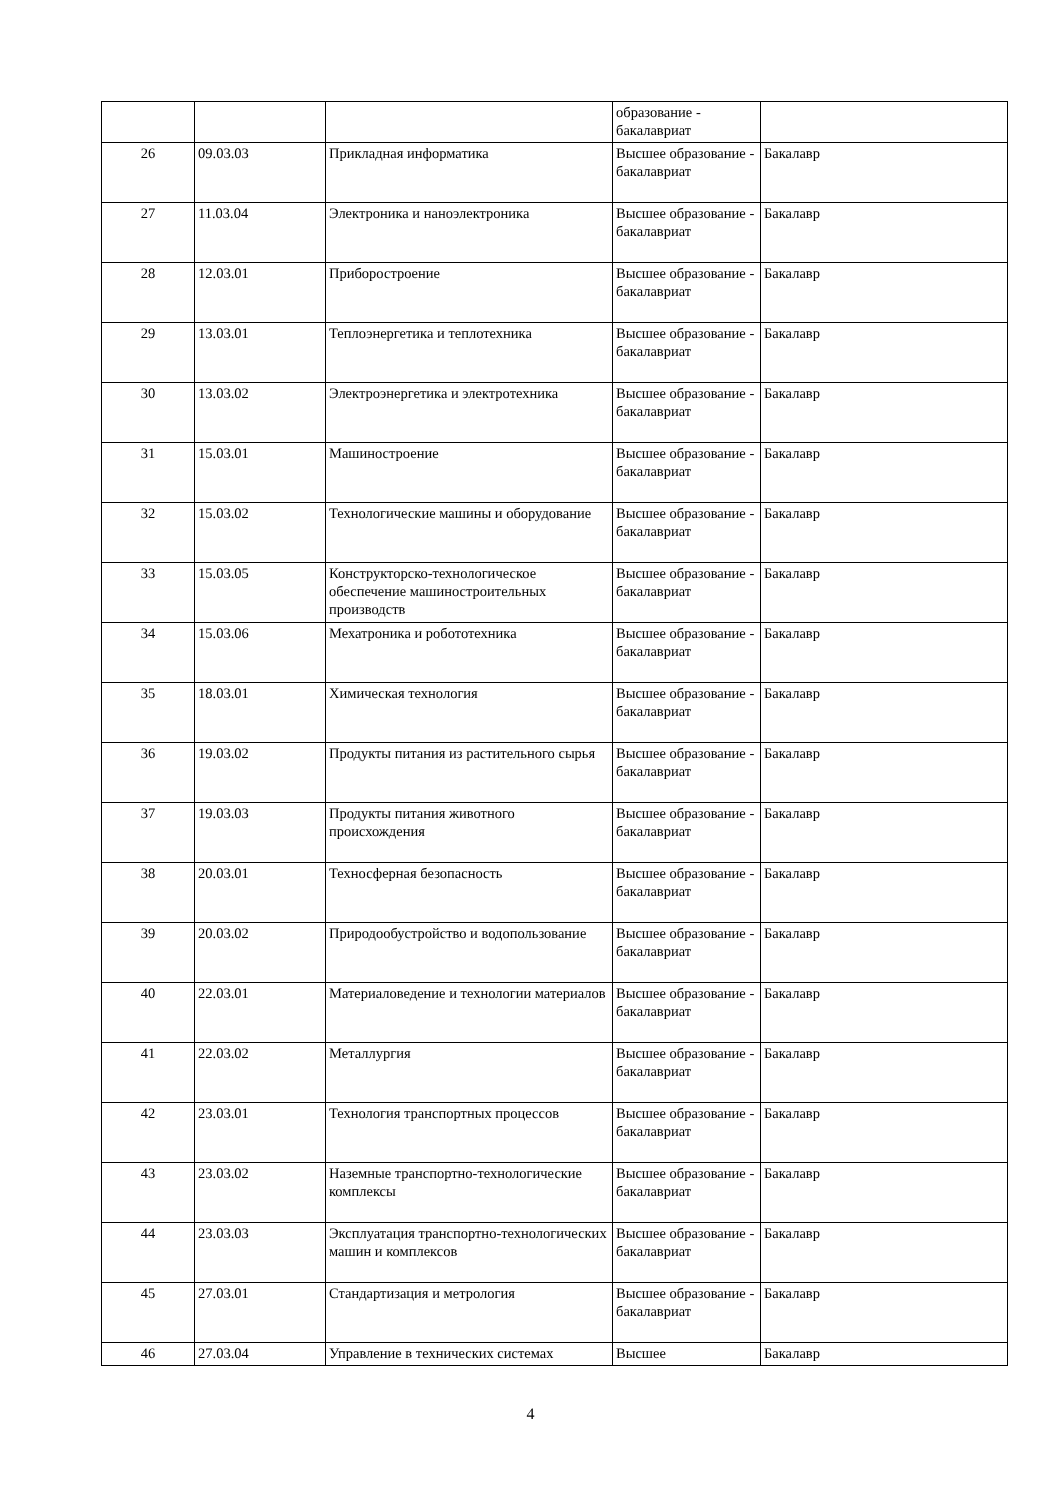| | | | образование - бакалавриат | |
| 26 | 09.03.03 | Прикладная информатика | Высшее образование - бакалавриат | Бакалавр |
| 27 | 11.03.04 | Электроника и наноэлектроника | Высшее образование - бакалавриат | Бакалавр |
| 28 | 12.03.01 | Приборостроение | Высшее образование - бакалавриат | Бакалавр |
| 29 | 13.03.01 | Теплоэнергетика и теплотехника | Высшее образование - бакалавриат | Бакалавр |
| 30 | 13.03.02 | Электроэнергетика и электротехника | Высшее образование - бакалавриат | Бакалавр |
| 31 | 15.03.01 | Машиностроение | Высшее образование - бакалавриат | Бакалавр |
| 32 | 15.03.02 | Технологические машины и оборудование | Высшее образование - бакалавриат | Бакалавр |
| 33 | 15.03.05 | Конструкторско-технологическое обеспечение машиностроительных производств | Высшее образование - бакалавриат | Бакалавр |
| 34 | 15.03.06 | Мехатроника и робототехника | Высшее образование - бакалавриат | Бакалавр |
| 35 | 18.03.01 | Химическая технология | Высшее образование - бакалавриат | Бакалавр |
| 36 | 19.03.02 | Продукты питания из растительного сырья | Высшее образование - бакалавриат | Бакалавр |
| 37 | 19.03.03 | Продукты питания животного происхождения | Высшее образование - бакалавриат | Бакалавр |
| 38 | 20.03.01 | Техносферная безопасность | Высшее образование - бакалавриат | Бакалавр |
| 39 | 20.03.02 | Природообустройство и водопользование | Высшее образование - бакалавриат | Бакалавр |
| 40 | 22.03.01 | Материаловедение и технологии материалов | Высшее образование - бакалавриат | Бакалавр |
| 41 | 22.03.02 | Металлургия | Высшее образование - бакалавриат | Бакалавр |
| 42 | 23.03.01 | Технология транспортных процессов | Высшее образование - бакалавриат | Бакалавр |
| 43 | 23.03.02 | Наземные транспортно-технологические комплексы | Высшее образование - бакалавриат | Бакалавр |
| 44 | 23.03.03 | Эксплуатация транспортно-технологических машин и комплексов | Высшее образование - бакалавриат | Бакалавр |
| 45 | 27.03.01 | Стандартизация и метрология | Высшее образование - бакалавриат | Бакалавр |
| 46 | 27.03.04 | Управление в технических системах | Высшее | Бакалавр |
4